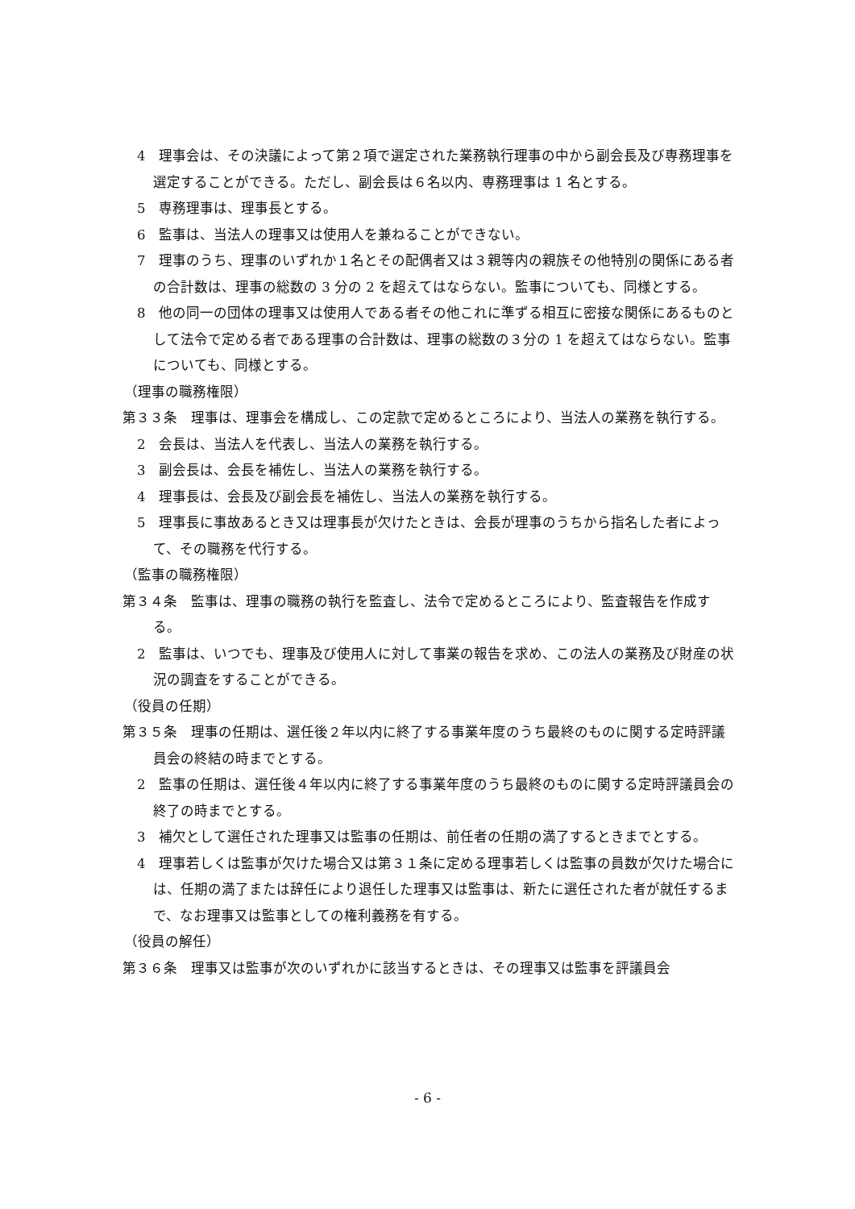4　理事会は、その決議によって第２項で選定された業務執行理事の中から副会長及び専務理事を選定することができる。ただし、副会長は６名以内、専務理事は 1 名とする。
5　専務理事は、理事長とする。
6　監事は、当法人の理事又は使用人を兼ねることができない。
7　理事のうち、理事のいずれか１名とその配偶者又は３親等内の親族その他特別の関係にある者の合計数は、理事の総数の 3 分の 2 を超えてはならない。監事についても、同様とする。
8　他の同一の団体の理事又は使用人である者その他これに準ずる相互に密接な関係にあるものとして法令で定める者である理事の合計数は、理事の総数の３分の 1 を超えてはならない。監事についても、同様とする。
（理事の職務権限）
第３３条　理事は、理事会を構成し、この定款で定めるところにより、当法人の業務を執行する。
2　会長は、当法人を代表し、当法人の業務を執行する。
3　副会長は、会長を補佐し、当法人の業務を執行する。
4　理事長は、会長及び副会長を補佐し、当法人の業務を執行する。
5　理事長に事故あるとき又は理事長が欠けたときは、会長が理事のうちから指名した者によって、その職務を代行する。
（監事の職務権限）
第３４条　監事は、理事の職務の執行を監査し、法令で定めるところにより、監査報告を作成する。
2　監事は、いつでも、理事及び使用人に対して事業の報告を求め、この法人の業務及び財産の状況の調査をすることができる。
（役員の任期）
第３５条　理事の任期は、選任後２年以内に終了する事業年度のうち最終のものに関する定時評議員会の終結の時までとする。
2　監事の任期は、選任後４年以内に終了する事業年度のうち最終のものに関する定時評議員会の終了の時までとする。
3　補欠として選任された理事又は監事の任期は、前任者の任期の満了するときまでとする。
4　理事若しくは監事が欠けた場合又は第３１条に定める理事若しくは監事の員数が欠けた場合には、任期の満了または辞任により退任した理事又は監事は、新たに選任された者が就任するまで、なお理事又は監事としての権利義務を有する。
（役員の解任）
第３６条　理事又は監事が次のいずれかに該当するときは、その理事又は監事を評議員会
- 6 -